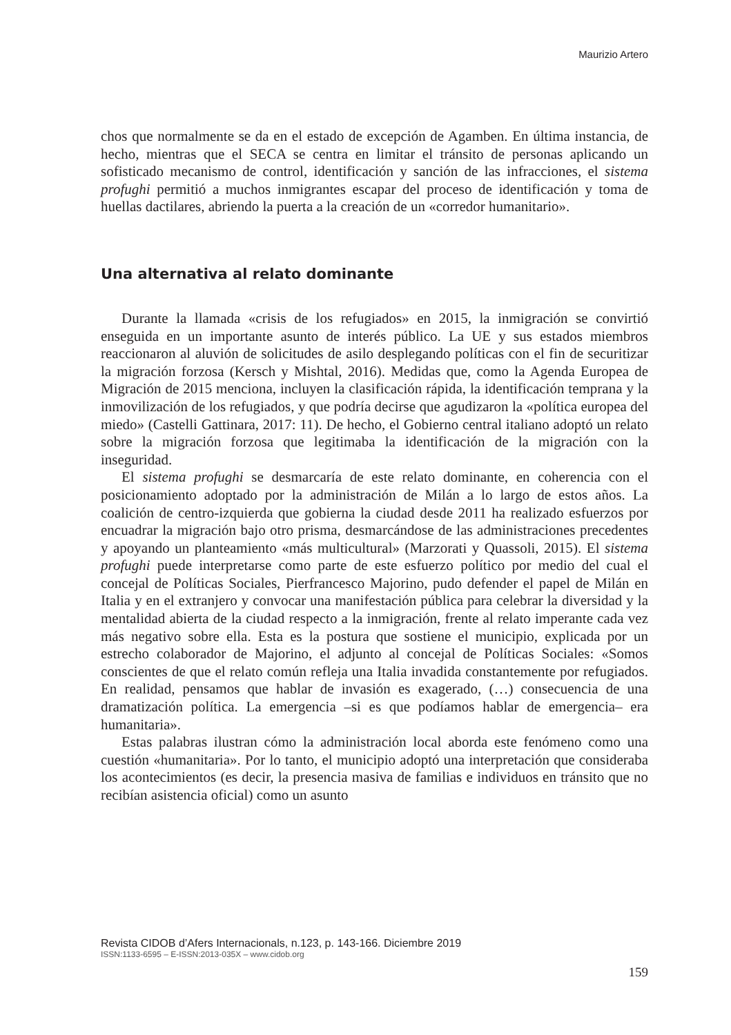Maurizio Artero
chos que normalmente se da en el estado de excepción de Agamben. En última instancia, de hecho, mientras que el SECA se centra en limitar el tránsito de personas aplicando un sofisticado mecanismo de control, identificación y sanción de las infracciones, el sistema profughi permitió a muchos inmigrantes escapar del proceso de identificación y toma de huellas dactilares, abriendo la puerta a la creación de un «corredor humanitario».
Una alternativa al relato dominante
Durante la llamada «crisis de los refugiados» en 2015, la inmigración se convirtió enseguida en un importante asunto de interés público. La UE y sus estados miembros reaccionaron al aluvión de solicitudes de asilo desplegando políticas con el fin de securitizar la migración forzosa (Kersch y Mishtal, 2016). Medidas que, como la Agenda Europea de Migración de 2015 menciona, incluyen la clasificación rápida, la identificación temprana y la inmovilización de los refugiados, y que podría decirse que agudizaron la «política europea del miedo» (Castelli Gattinara, 2017: 11). De hecho, el Gobierno central italiano adoptó un relato sobre la migración forzosa que legitimaba la identificación de la migración con la inseguridad.
El sistema profughi se desmarcaría de este relato dominante, en coherencia con el posicionamiento adoptado por la administración de Milán a lo largo de estos años. La coalición de centro-izquierda que gobierna la ciudad desde 2011 ha realizado esfuerzos por encuadrar la migración bajo otro prisma, desmarcándose de las administraciones precedentes y apoyando un planteamiento «más multicultural» (Marzorati y Quassoli, 2015). El sistema profughi puede interpretarse como parte de este esfuerzo político por medio del cual el concejal de Políticas Sociales, Pierfrancesco Majorino, pudo defender el papel de Milán en Italia y en el extranjero y convocar una manifestación pública para celebrar la diversidad y la mentalidad abierta de la ciudad respecto a la inmigración, frente al relato imperante cada vez más negativo sobre ella. Esta es la postura que sostiene el municipio, explicada por un estrecho colaborador de Majorino, el adjunto al concejal de Políticas Sociales: «Somos conscientes de que el relato común refleja una Italia invadida constantemente por refugiados. En realidad, pensamos que hablar de invasión es exagerado, (…) consecuencia de una dramatización política. La emergencia –si es que podíamos hablar de emergencia– era humanitaria».
Estas palabras ilustran cómo la administración local aborda este fenómeno como una cuestión «humanitaria». Por lo tanto, el municipio adoptó una interpretación que consideraba los acontecimientos (es decir, la presencia masiva de familias e individuos en tránsito que no recibían asistencia oficial) como un asunto
Revista CIDOB d’Afers Internacionals, n.123, p. 143-166. Diciembre 2019
ISSN:1133-6595 – E-ISSN:2013-035X – www.cidob.org
159